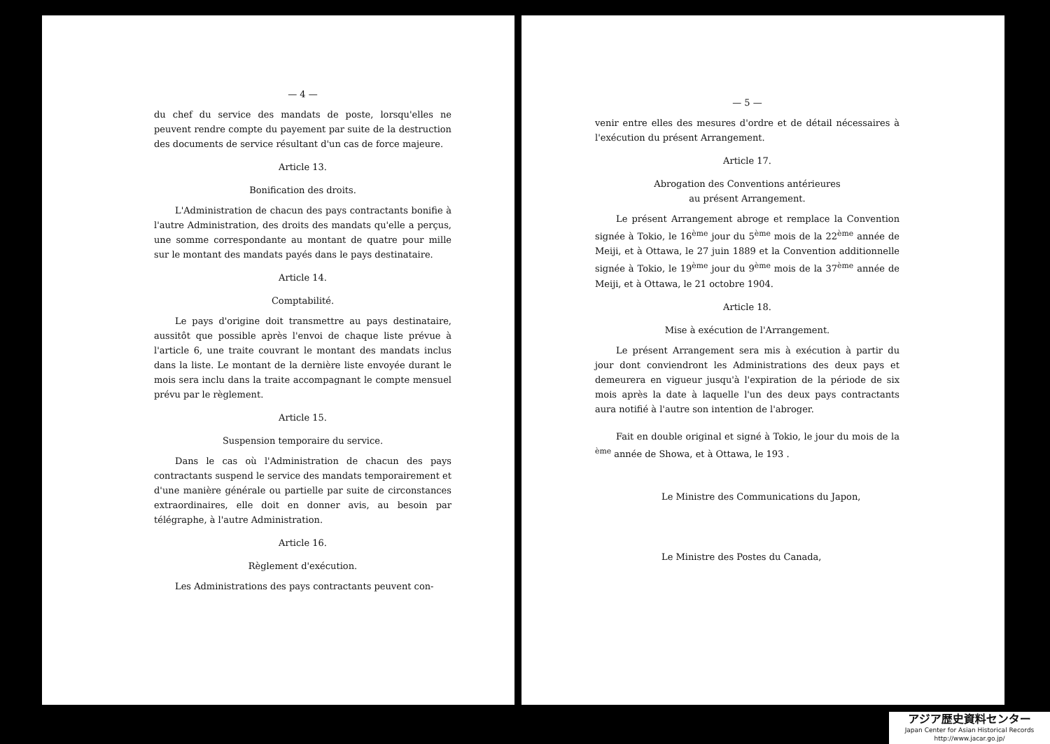— 4 —
du chef du service des mandats de poste, lorsqu'elles ne peuvent rendre compte du payement par suite de la destruction des documents de service résultant d'un cas de force majeure.
Article 13.
Bonification des droits.
L'Administration de chacun des pays contractants bonifie à l'autre Administration, des droits des mandats qu'elle a perçus, une somme correspondante au montant de quatre pour mille sur le montant des mandats payés dans le pays destinataire.
Article 14.
Comptabilité.
Le pays d'origine doit transmettre au pays destinataire, aussitôt que possible après l'envoi de chaque liste prévue à l'article 6, une traite couvrant le montant des mandats inclus dans la liste. Le montant de la dernière liste envoyée durant le mois sera inclu dans la traite accompagnant le compte mensuel prévu par le règlement.
Article 15.
Suspension temporaire du service.
Dans le cas où l'Administration de chacun des pays contractants suspend le service des mandats temporairement et d'une manière générale ou partielle par suite de circonstances extraordinaires, elle doit en donner avis, au besoin par télégraphe, à l'autre Administration.
Article 16.
Règlement d'exécution.
Les Administrations des pays contractants peuvent con-
— 5 —
venir entre elles des mesures d'ordre et de détail nécessaires à l'exécution du présent Arrangement.
Article 17.
Abrogation des Conventions antérieures
au présent Arrangement.
Le présent Arrangement abroge et remplace la Convention signée à Tokio, le 16<sup>ème</sup> jour du 5<sup>ème</sup> mois de la 22<sup>ème</sup> année de Meiji, et à Ottawa, le 27 juin 1889 et la Convention additionnelle signée à Tokio, le 19<sup>ème</sup> jour du 9<sup>ème</sup> mois de la 37<sup>ème</sup> année de Meiji, et à Ottawa, le 21 octobre 1904.
Article 18.
Mise à exécution de l'Arrangement.
Le présent Arrangement sera mis à exécution à partir du jour dont conviendront les Administrations des deux pays et demeurera en vigueur jusqu'à l'expiration de la période de six mois après la date à laquelle l'un des deux pays contractants aura notifié à l'autre son intention de l'abroger.
Fait en double original et signé à Tokio, le jour du mois de la <sup>ème</sup> année de Showa, et à Ottawa, le 193 .
Le Ministre des Communications du Japon,
Le Ministre des Postes du Canada,
アジア歴史資料センター
Japan Center for Asian Historical Records
http://www.jacar.go.jp/